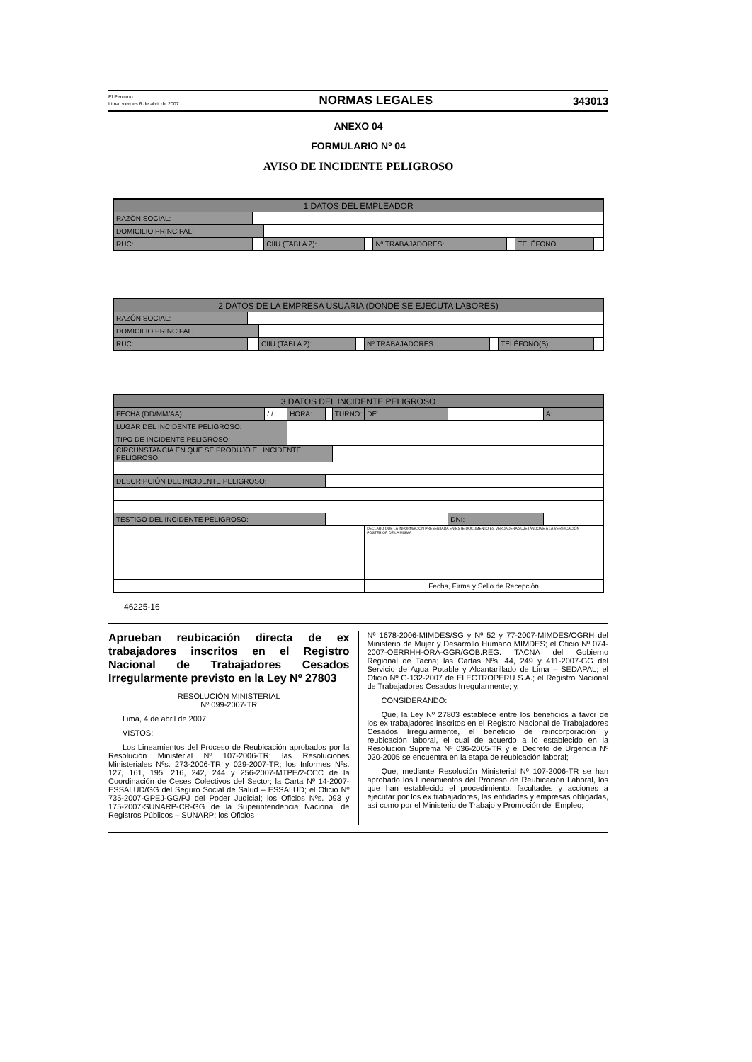El Peruano
Lima, viernes 6 de abril de 2007
NORMAS LEGALES 343013
ANEXO 04
FORMULARIO Nº 04
AVISO DE INCIDENTE PELIGROSO
| 1 DATOS DEL EMPLEADOR | | | | | | | |
| --- | --- | --- | --- | --- | --- | --- | --- |
| RAZÓN SOCIAL: | | | | | | | |
| DOMICILIO PRINCIPAL: | | | | | | | |
| RUC: | | CIIU (TABLA 2): | | Nº TRABAJADORES: | | TELÉFONO | |
| 2 DATOS DE LA EMPRESA USUARIA (DONDE SE EJECUTA LABORES) | | | | | | | |
| --- | --- | --- | --- | --- | --- | --- | --- |
| RAZÓN SOCIAL: | | | | | | | |
| DOMICILIO PRINCIPAL: | | | | | | | |
| RUC: | | CIIU (TABLA 2): | | Nº TRABAJADORES | | TELÉFONO(S): | |
| 3 DATOS DEL INCIDENTE PELIGROSO | | | | | | | |
| --- | --- | --- | --- | --- | --- | --- | --- |
| FECHA (DD/MM/AA): | / / | HORA: | | TURNO: | DE: | | A: |
| LUGAR DEL INCIDENTE PELIGROSO: | | | | | | | |
| TIPO DE INCIDENTE PELIGROSO: | | | | | | | |
| CIRCUNSTANCIA EN QUE SE PRODUJO EL INCIDENTE PELIGROSO: | | | | | | | |
| DESCRIPCIÓN DEL INCIDENTE PELIGROSO: | | | | | | | |
| TESTIGO DEL INCIDENTE PELIGROSO: | | | | | | DNI: | |
| | | | | | DECLARO QUE LA INFORMACIÓN PRESENTADA EN ESTE DOCUMENTO ES VERDADERA SUJETÁNDOME A LA VERIFICACIÓN POSTERIOR DE LA MISMA | | |
| | | | | | Fecha, Firma y Sello de Recepción | | |
46225-16
Aprueban reubicación directa de ex trabajadores inscritos en el Registro Nacional de Trabajadores Cesados Irregularmente previsto en la Ley Nº 27803
RESOLUCIÓN MINISTERIAL
Nº 099-2007-TR
Lima, 4 de abril de 2007
VISTOS:
Los Lineamientos del Proceso de Reubicación aprobados por la Resolución Ministerial Nº 107-2006-TR; las Resoluciones Ministeriales Nºs. 273-2006-TR y 029-2007-TR; los Informes Nºs. 127, 161, 195, 216, 242, 244 y 256-2007-MTPE/2-CCC de la Coordinación de Ceses Colectivos del Sector; la Carta Nº 14-2007-ESSALUD/GG del Seguro Social de Salud – ESSALUD; el Oficio Nº 735-2007-GPEJ-GG/PJ del Poder Judicial; los Oficios Nºs. 093 y 175-2007-SUNARP-CR-GG de la Superintendencia Nacional de Registros Públicos – SUNARP; los Oficios
Nº 1678-2006-MIMDES/SG y Nº 52 y 77-2007-MIMDES/OGRH del Ministerio de Mujer y Desarrollo Humano MIMDES; el Oficio Nº 074-2007-OERRHH-ORA-GGR/GOB.REG. TACNA del Gobierno Regional de Tacna; las Cartas Nºs. 44, 249 y 411-2007-GG del Servicio de Agua Potable y Alcantarillado de Lima – SEDAPAL; el Oficio Nº G-132-2007 de ELECTROPERU S.A.; el Registro Nacional de Trabajadores Cesados Irregularmente; y,
CONSIDERANDO:
Que, la Ley Nº 27803 establece entre los beneficios a favor de los ex trabajadores inscritos en el Registro Nacional de Trabajadores Cesados Irregularmente, el beneficio de reincorporación y reubicación laboral, el cual de acuerdo a lo establecido en la Resolución Suprema Nº 036-2005-TR y el Decreto de Urgencia Nº 020-2005 se encuentra en la etapa de reubicación laboral;
Que, mediante Resolución Ministerial Nº 107-2006-TR se han aprobado los Lineamientos del Proceso de Reubicación Laboral, los que han establecido el procedimiento, facultades y acciones a ejecutar por los ex trabajadores, las entidades y empresas obligadas, así como por el Ministerio de Trabajo y Promoción del Empleo;